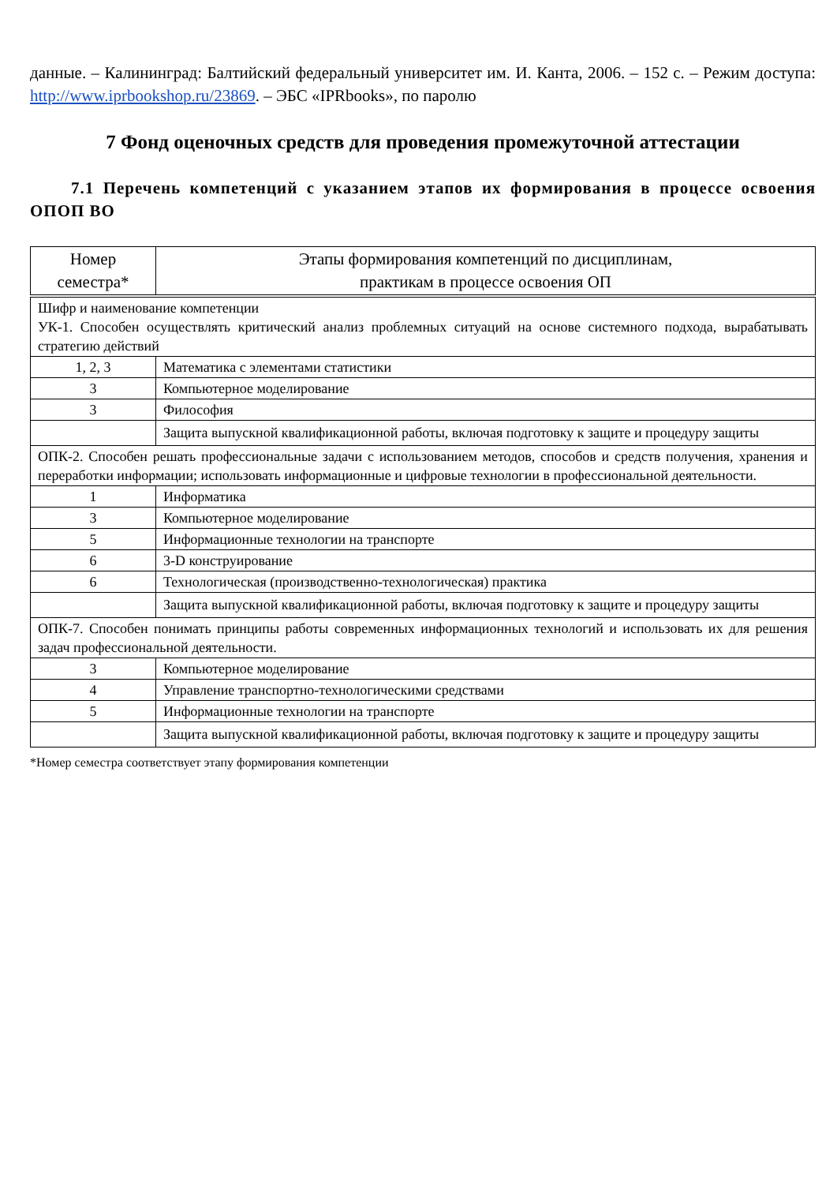данные. – Калининград: Балтийский федеральный университет им. И. Канта, 2006. – 152 с. – Режим доступа: http://www.iprbookshop.ru/23869. – ЭБС «IPRbooks», по паролю
7 Фонд оценочных средств для проведения промежуточной аттестации
7.1 Перечень компетенций с указанием этапов их формирования в процессе освоения ОПОП ВО
| Номер семестра* | Этапы формирования компетенций по дисциплинам, практикам в процессе освоения ОП |
| --- | --- |
| Шифр и наименование компетенции УК-1. Способен осуществлять критический анализ проблемных ситуаций на основе системного подхода, вырабатывать стратегию действий | |
| 1, 2, 3 | Математика с элементами статистики |
| 3 | Компьютерное моделирование |
| 3 | Философия |
| | Защита выпускной квалификационной работы, включая подготовку к защите и процедуру защиты |
| ОПК-2. Способен решать профессиональные задачи с использованием методов, способов и средств получения, хранения и переработки информации; использовать информационные и цифровые технологии в профессиональной деятельности. | |
| 1 | Информатика |
| 3 | Компьютерное моделирование |
| 5 | Информационные технологии на транспорте |
| 6 | 3-D конструирование |
| 6 | Технологическая (производственно-технологическая) практика |
| | Защита выпускной квалификационной работы, включая подготовку к защите и процедуру защиты |
| ОПК-7. Способен понимать принципы работы современных информационных технологий и использовать их для решения задач профессиональной деятельности. | |
| 3 | Компьютерное моделирование |
| 4 | Управление транспортно-технологическими средствами |
| 5 | Информационные технологии на транспорте |
| | Защита выпускной квалификационной работы, включая подготовку к защите и процедуру защиты |
*Номер семестра соответствует этапу формирования компетенции